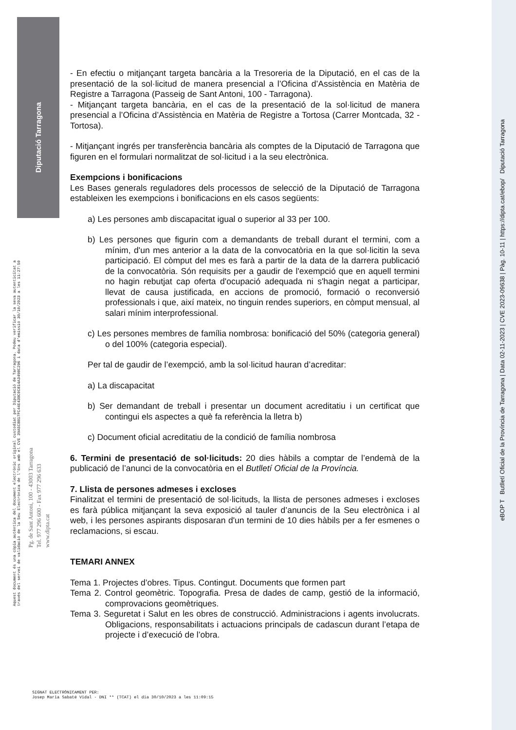Diputació Tarragona
Aquest document és una còpia autèntica del document electrònic original custodiat per Diputació de Tarragona. Podeu verificar la seva autenticitat a
través del servei de validació de la Seu Electrònica de l'Ens amb el CVE 39A5CBB17FC44E43BC0C814A3498C296 i data d'emissió 30/10/2023 a les 11:27:50
Pg. de Sant Antoni, 100 - 43003 Tarragona
Tel. 977 296 600 - Fax 977 296 633
www.dipta.cat
eBOP T Butlletí Oficial de la Província de Tarragona | Data 02-11-2023 | CVE 2023-09638 | Pàg. 10-11 | https://dipta.cat/ebop/ Diputació Tarragona
- En efectiu o mitjançant targeta bancària a la Tresoreria de la Diputació, en el cas de la presentació de la sol·licitud de manera presencial a l’Oficina d’Assistència en Matèria de Registre a Tarragona (Passeig de Sant Antoni, 100 - Tarragona).
- Mitjançant targeta bancària, en el cas de la presentació de la sol·licitud de manera presencial a l’Oficina d’Assistència en Matèria de Registre a Tortosa (Carrer Montcada, 32 - Tortosa).
- Mitjançant ingrés per transferència bancària als comptes de la Diputació de Tarragona que figuren en el formulari normalitzat de sol·licitud i a la seu electrònica.
Exempcions i bonificacions
Les Bases generals reguladores dels processos de selecció de la Diputació de Tarragona estableixen les exempcions i bonificacions en els casos següents:
a) Les persones amb discapacitat igual o superior al 33 per 100.
b) Les persones que figurin com a demandants de treball durant el termini, com a mínim, d'un mes anterior a la data de la convocatòria en la que sol·licitin la seva participació. El còmput del mes es farà a partir de la data de la darrera publicació de la convocatòria. Són requisits per a gaudir de l'exempció que en aquell termini no hagin rebutjat cap oferta d'ocupació adequada ni s'hagin negat a participar, llevat de causa justificada, en accions de promoció, formació o reconversió professionals i que, així mateix, no tinguin rendes superiors, en còmput mensual, al salari mínim interprofessional.
c) Les persones membres de família nombrosa: bonificació del 50% (categoria general) o del 100% (categoria especial).
Per tal de gaudir de l’exempció, amb la sol·licitud hauran d’acreditar:
a) La discapacitat
b) Ser demandant de treball i presentar un document acreditatiu i un certificat que contingui els aspectes a què fa referència la lletra b)
c) Document oficial acreditatiu de la condició de família nombrosa
6. Termini de presentació de sol·licituds: 20 dies hàbils a comptar de l’endemà de la publicació de l’anunci de la convocatòria en el Butlletí Oficial de la Província.
7. Llista de persones admeses i excloses
Finalitzat el termini de presentació de sol·licituds, la llista de persones admeses i excloses es farà pública mitjançant la seva exposició al tauler d’anuncis de la Seu electrònica i al web, i les persones aspirants disposaran d'un termini de 10 dies hàbils per a fer esmenes o reclamacions, si escau.
TEMARI ANNEX
Tema 1. Projectes d’obres. Tipus. Contingut. Documents que formen part
Tema 2. Control geomètric. Topografia. Presa de dades de camp, gestió de la informació, comprovacions geomètriques.
Tema 3. Seguretat i Salut en les obres de construcció. Administracions i agents involucrats. Obligacions, responsabilitats i actuacions principals de cadascun durant l’etapa de projecte i d’execució de l’obra.
SIGNAT ELECTRÒNICAMENT PER:
Josep Maria Sabaté Vidal - DNI ** (TCAT) el dia 30/10/2023 a les 11:09:15